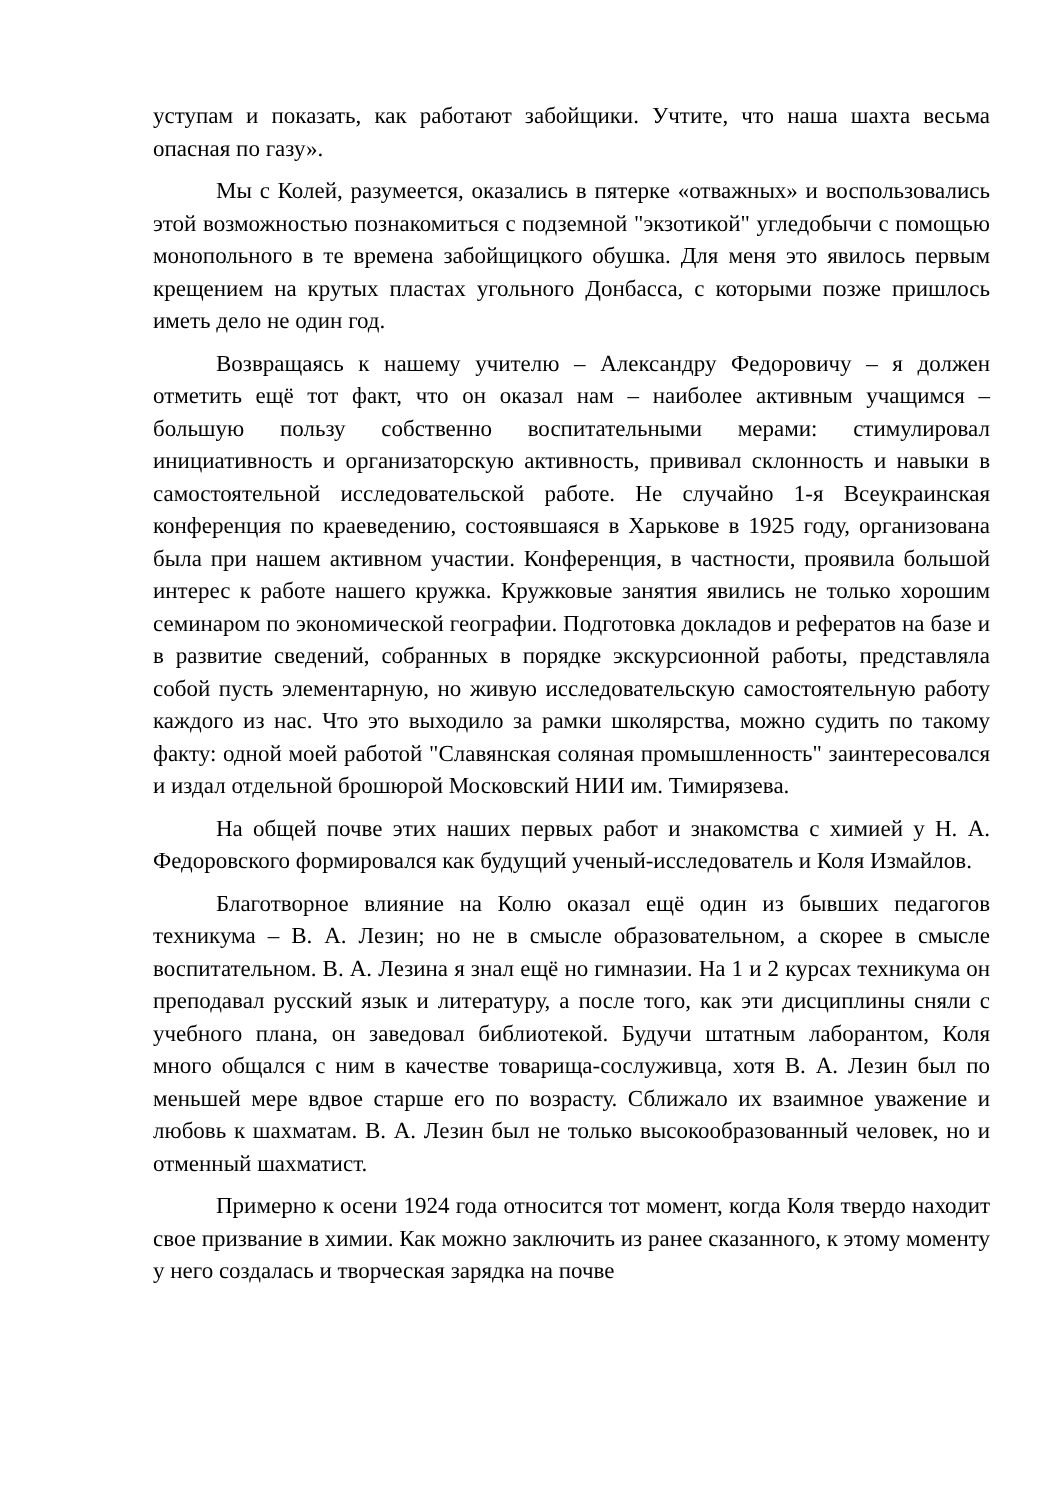уступам и показать, как работают забойщики. Учтите, что наша шахта весьма опасная по газу».
Мы с Колей, разумеется, оказались в пятерке «отважных» и воспользовались этой возможностью познакомиться с подземной "экзотикой" угледобычи с помощью монопольного в те времена забойщицкого обушка. Для меня это явилось первым крещением на крутых пластах угольного Донбасса, с которыми позже пришлось иметь дело не один год.
Возвращаясь к нашему учителю – Александру Федоровичу – я должен отметить ещё тот факт, что он оказал нам – наиболее активным учащимся – большую пользу собственно воспитательными мерами: стимулировал инициативность и организаторскую активность, прививал склонность и навыки в самостоятельной исследовательской работе. Не случайно 1-я Всеукраинская конференция по краеведению, состоявшаяся в Харькове в 1925 году, организована была при нашем активном участии. Конференция, в частности, проявила большой интерес к работе нашего кружка. Кружковые занятия явились не только хорошим семинаром по экономической географии. Подготовка докладов и рефератов на базе и в развитие сведений, собранных в порядке экскурсионной работы, представляла собой пусть элементарную, но живую исследовательскую самостоятельную работу каждого из нас. Что это выходило за рамки школярства, можно судить по такому факту: одной моей работой "Славянская соляная промышленность" заинтересовался и издал отдельной брошюрой Московский НИИ им. Тимирязева.
На общей почве этих наших первых работ и знакомства с химией у Н. А. Федоровского формировался как будущий ученый-исследователь и Коля Измайлов.
Благотворное влияние на Колю оказал ещё один из бывших педагогов техникума – В. А. Лезин; но не в смысле образовательном, а скорее в смысле воспитательном. В. А. Лезина я знал ещё но гимназии. На 1 и 2 курсах техникума он преподавал русский язык и литературу, а после того, как эти дисциплины сняли с учебного плана, он заведовал библиотекой. Будучи штатным лаборантом, Коля много общался с ним в качестве товарища-сослуживца, хотя В. А. Лезин был по меньшей мере вдвое старше его по возрасту. Сближало их взаимное уважение и любовь к шахматам. В. А. Лезин был не только высокообразованный человек, но и отменный шахматист.
Примерно к осени 1924 года относится тот момент, когда Коля твердо находит свое призвание в химии. Как можно заключить из ранее сказанного, к этому моменту у него создалась и творческая зарядка на почве